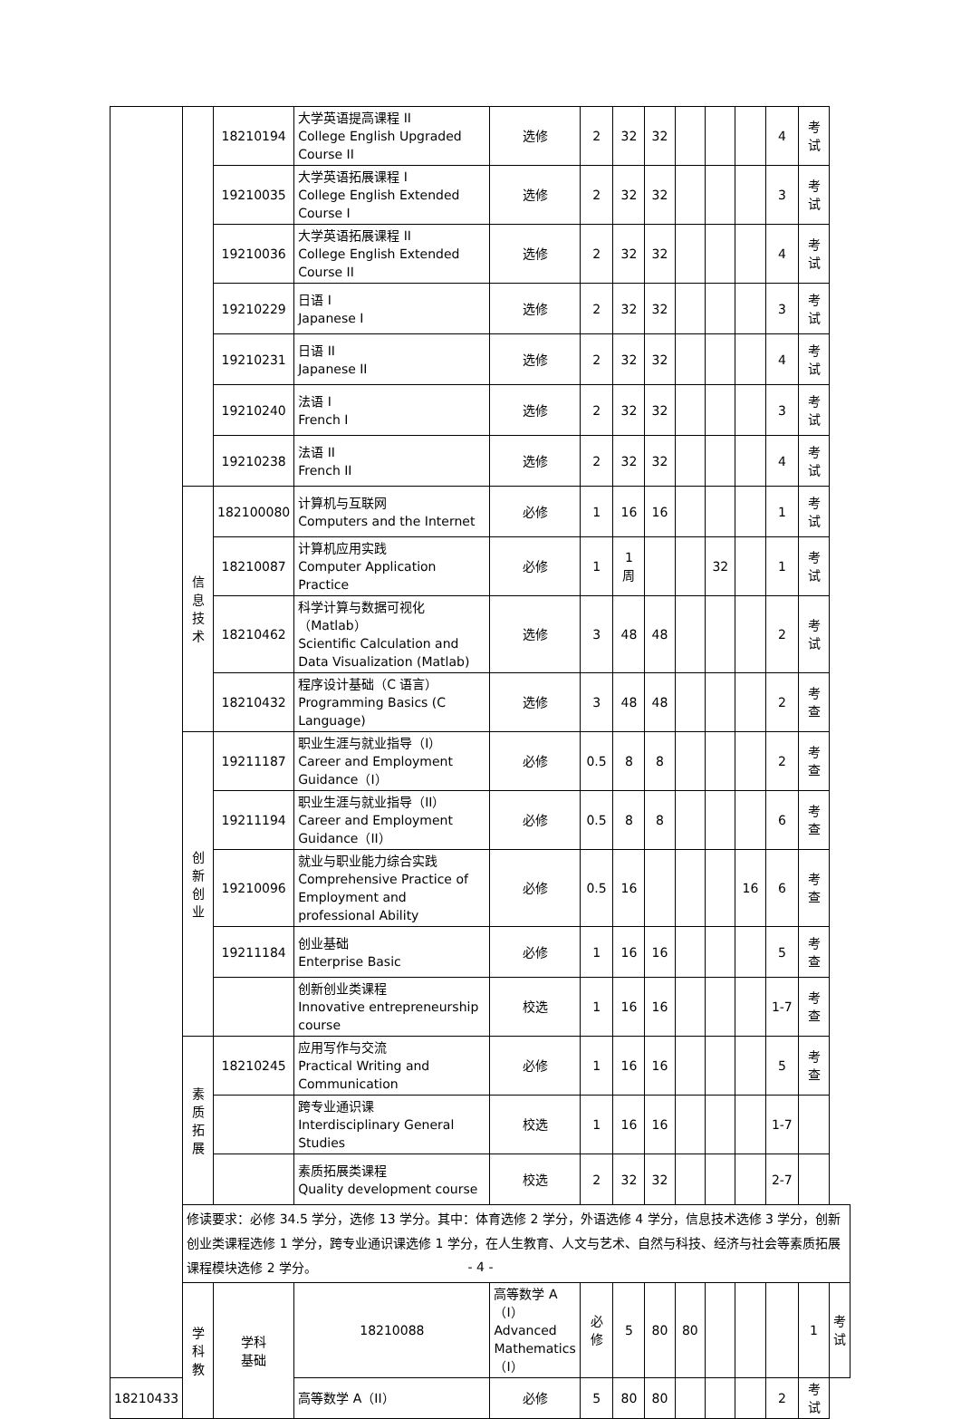| | | 18210194 | 大学英语提高课程 II College English Upgraded Course II | 选修 | 2 | 32 | 32 | | | | 4 | 考试 | |
| | | 19210035 | 大学英语拓展课程 I College English Extended Course I | 选修 | 2 | 32 | 32 | | | | 3 | 考试 | |
| | | 19210036 | 大学英语拓展课程 II College English Extended Course II | 选修 | 2 | 32 | 32 | | | | 4 | 考试 | |
| | | 19210229 | 日语 I Japanese I | 选修 | 2 | 32 | 32 | | | | 3 | 考试 | |
| | | 19210231 | 日语 II Japanese II | 选修 | 2 | 32 | 32 | | | | 4 | 考试 | |
| | | 19210240 | 法语 I French I | 选修 | 2 | 32 | 32 | | | | 3 | 考试 | |
| | | 19210238 | 法语 II French II | 选修 | 2 | 32 | 32 | | | | 4 | 考试 | |
| | 信息 技术 | 182100080 | 计算机与互联网 Computers and the Internet | 必修 | 1 | 16 | 16 | | | | 1 | 考试 | |
| | | 18210087 | 计算机应用实践 Computer Application Practice | 必修 | 1 | 1 周 | | | 32 | | 1 | 考试 | |
| | | 18210462 | 科学计算与数据可视化（Matlab） Scientific Calculation and Data Visualization (Matlab) | 选修 | 3 | 48 | 48 | | | | 2 | 考试 | |
| | | 18210432 | 程序设计基础（C 语言） Programming Basics (C Language) | 选修 | 3 | 48 | 48 | | | | 2 | 考查 | |
| | 创新 创业 | 19211187 | 职业生涯与就业指导（I） Career and Employment Guidance（I） | 必修 | 0.5 | 8 | 8 | | | | 2 | 考查 | |
| | | 19211194 | 职业生涯与就业指导（II） Career and Employment Guidance（II） | 必修 | 0.5 | 8 | 8 | | | | 6 | 考查 | |
| | | 19210096 | 就业与职业能力综合实践 Comprehensive Practice of Employment and professional Ability | 必修 | 0.5 | 16 | | | | 16 | 6 | 考查 | |
| | | 19211184 | 创业基础 Enterprise Basic | 必修 | 1 | 16 | 16 | | | | 5 | 考查 | |
| | | | 创新创业类课程 Innovative entrepreneurship course | 校选 | 1 | 16 | 16 | | | | 1-7 | 考查 | |
| | 素质 拓展 | 18210245 | 应用写作与交流 Practical Writing and Communication | 必修 | 1 | 16 | 16 | | | | 5 | 考查 | |
| | | | 跨专业通识课 Interdisciplinary General Studies | 校选 | 1 | 16 | 16 | | | | 1-7 | | |
| | | | 素质拓展类课程 Quality development course | 校选 | 2 | 32 | 32 | | | | 2-7 | | |
| | 修读要求：必修 34.5 学分，选修 13 学分。其中：体育选修 2 学分，外语选修 4 学分，信息技术选修 3 学分，创新创业类课程选修 1 学分，跨专业通识课选修 1 学分，在人生教育、人文与艺术、自然与科技、经济与社会等素质拓展课程模块选修 2 学分。 | | | | | | | | | | | | |
| | 学 科 教 | 学科 基础 | 18210088 | 高等数学 A（I） Advanced Mathematics（I） | 必修 | 5 | 80 | 80 | | | | 1 | 考试 |
| 18210433 | | | 高等数学 A（II） | 必修 | 5 | 80 | 80 | | | | 2 | 考试 | |
- 4 -